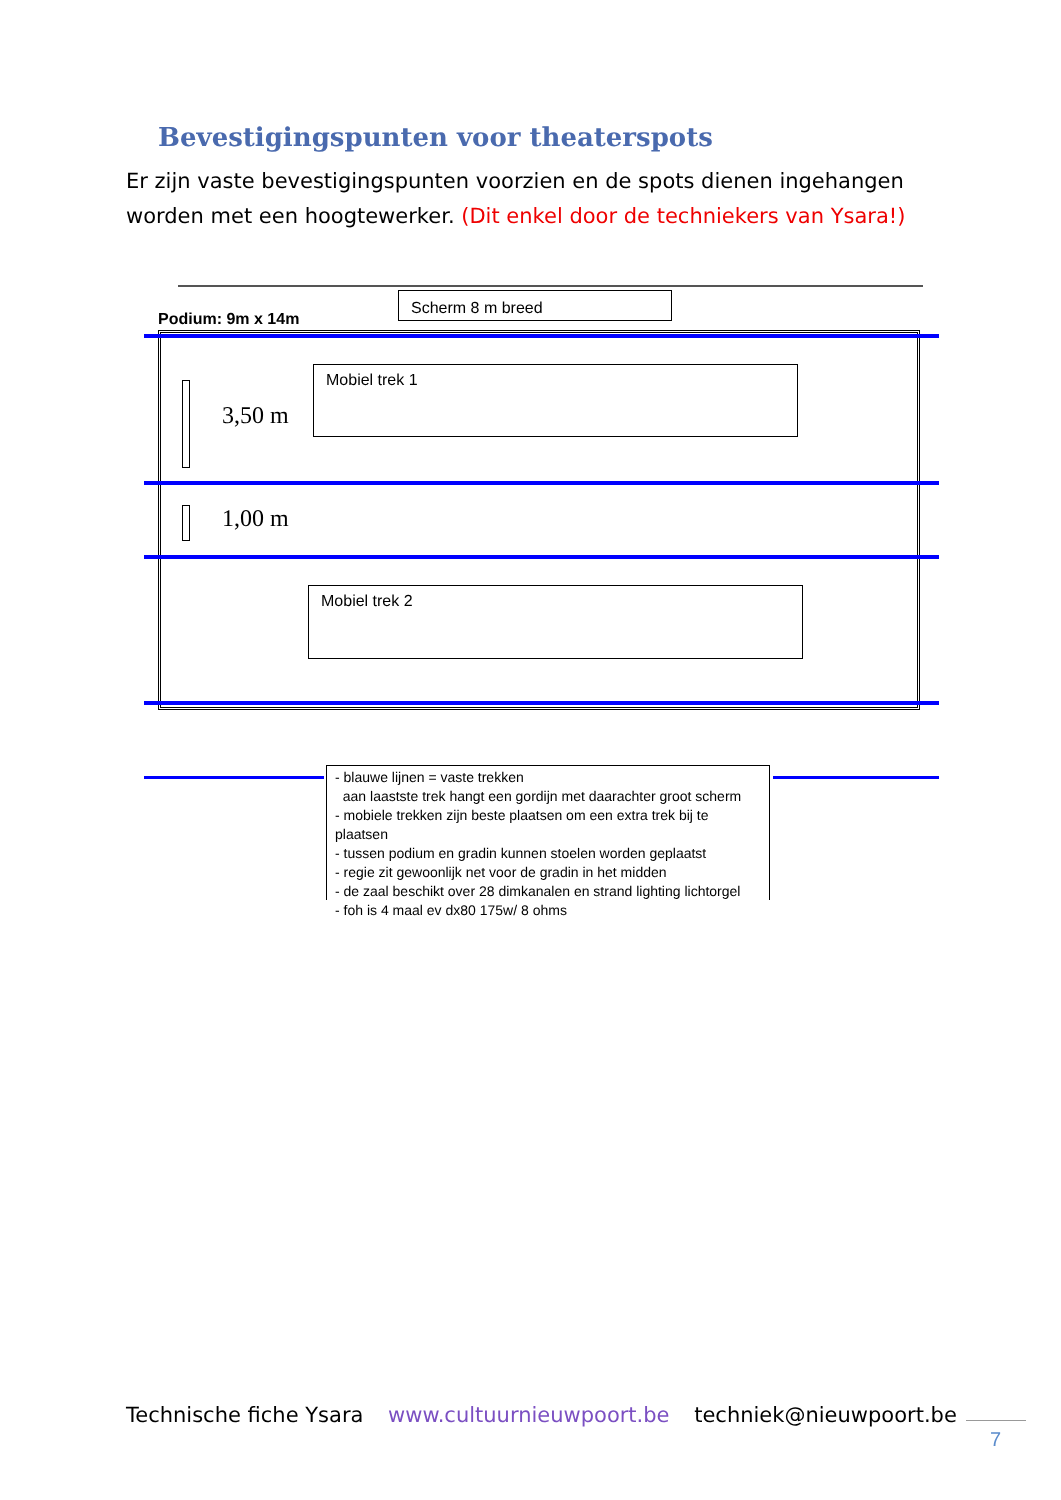Bevestigingspunten voor theaterspots
Er zijn vaste bevestigingspunten voorzien en de spots dienen ingehangen worden met een hoogtewerker. (Dit enkel door de techniekers van Ysara!)
Scherm 8 m breed
Podium: 9m x 14m
3,50 m
1,00 m
Mobiel trek 1
Mobiel trek 2
- blauwe lijnen = vaste trekken
aan laastste trek hangt een gordijn met daarachter groot scherm
- mobiele trekken zijn beste plaatsen om een extra trek bij te plaatsen
- tussen podium en gradin kunnen stoelen worden geplaatst
- regie zit gewoonlijk net voor de gradin in het midden
- de zaal beschikt over 28 dimkanalen en strand lighting lichtorgel
- foh is 4 maal ev dx80 175w/ 8 ohms
Technische fiche Ysara www.cultuurnieuwpoort.be techniek@nieuwpoort.be
7